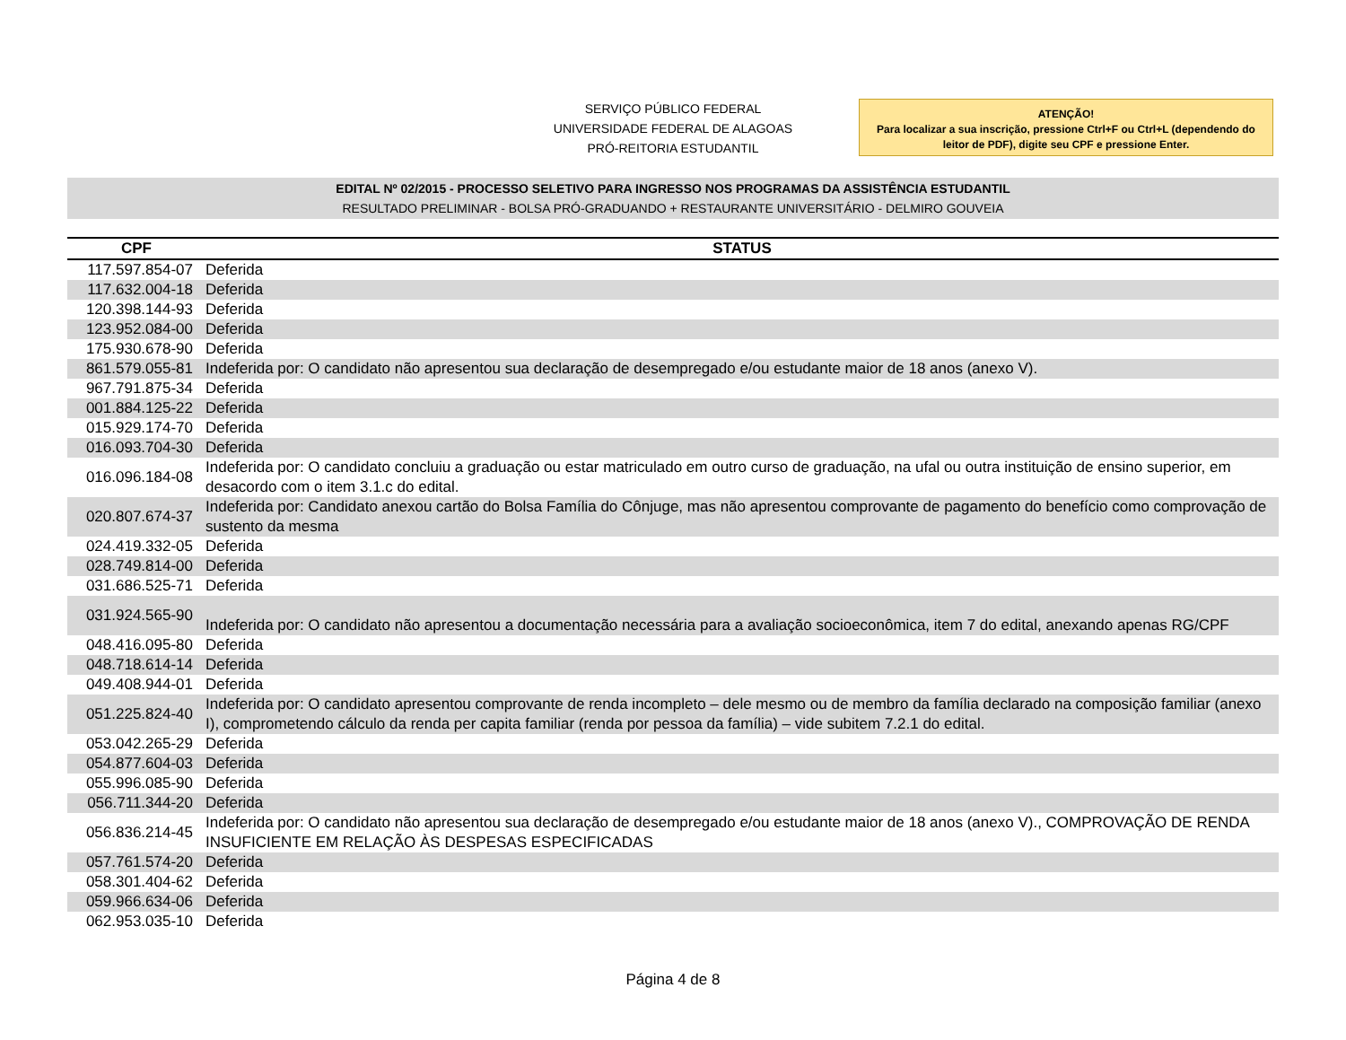SERVIÇO PÚBLICO FEDERAL
UNIVERSIDADE FEDERAL DE ALAGOAS
PRÓ-REITORIA ESTUDANTIL
ATENÇÃO!
Para localizar a sua inscrição, pressione Ctrl+F ou Ctrl+L (dependendo do leitor de PDF), digite seu CPF e pressione Enter.
EDITAL Nº 02/2015 - PROCESSO SELETIVO PARA INGRESSO NOS PROGRAMAS DA ASSISTÊNCIA ESTUDANTIL
RESULTADO PRELIMINAR - BOLSA PRÓ-GRADUANDO + RESTAURANTE UNIVERSITÁRIO - DELMIRO GOUVEIA
| CPF | STATUS |
| --- | --- |
| 117.597.854-07 | Deferida |
| 117.632.004-18 | Deferida |
| 120.398.144-93 | Deferida |
| 123.952.084-00 | Deferida |
| 175.930.678-90 | Deferida |
| 861.579.055-81 | Indeferida por: O candidato não apresentou sua declaração de desempregado e/ou estudante maior de 18 anos (anexo V). |
| 967.791.875-34 | Deferida |
| 001.884.125-22 | Deferida |
| 015.929.174-70 | Deferida |
| 016.093.704-30 | Deferida |
| 016.096.184-08 | Indeferida por: O candidato concluiu a graduação ou estar matriculado em outro curso de graduação, na ufal ou outra instituição de ensino superior, em desacordo com o item 3.1.c do edital. |
| 020.807.674-37 | Indeferida por: Candidato anexou cartão do Bolsa Família do Cônjuge, mas não apresentou comprovante de pagamento do benefício como comprovação de sustento da mesma |
| 024.419.332-05 | Deferida |
| 028.749.814-00 | Deferida |
| 031.686.525-71 | Deferida |
| 031.924.565-90 | Indeferida por: O candidato não apresentou a documentação necessária para a avaliação socioeconômica, item 7 do edital, anexando apenas RG/CPF |
| 048.416.095-80 | Deferida |
| 048.718.614-14 | Deferida |
| 049.408.944-01 | Deferida |
| 051.225.824-40 | Indeferida por: O candidato apresentou comprovante de renda incompleto – dele mesmo ou de membro da família declarado na composição familiar (anexo I), comprometendo cálculo da renda per capita familiar (renda por pessoa da família) – vide subitem 7.2.1 do edital. |
| 053.042.265-29 | Deferida |
| 054.877.604-03 | Deferida |
| 055.996.085-90 | Deferida |
| 056.711.344-20 | Deferida |
| 056.836.214-45 | Indeferida por: O candidato não apresentou sua declaração de desempregado e/ou estudante maior de 18 anos (anexo V)., COMPROVAÇÃO DE RENDA INSUFICIENTE EM RELAÇÃO ÀS DESPESAS ESPECIFICADAS |
| 057.761.574-20 | Deferida |
| 058.301.404-62 | Deferida |
| 059.966.634-06 | Deferida |
| 062.953.035-10 | Deferida |
Página 4 de 8